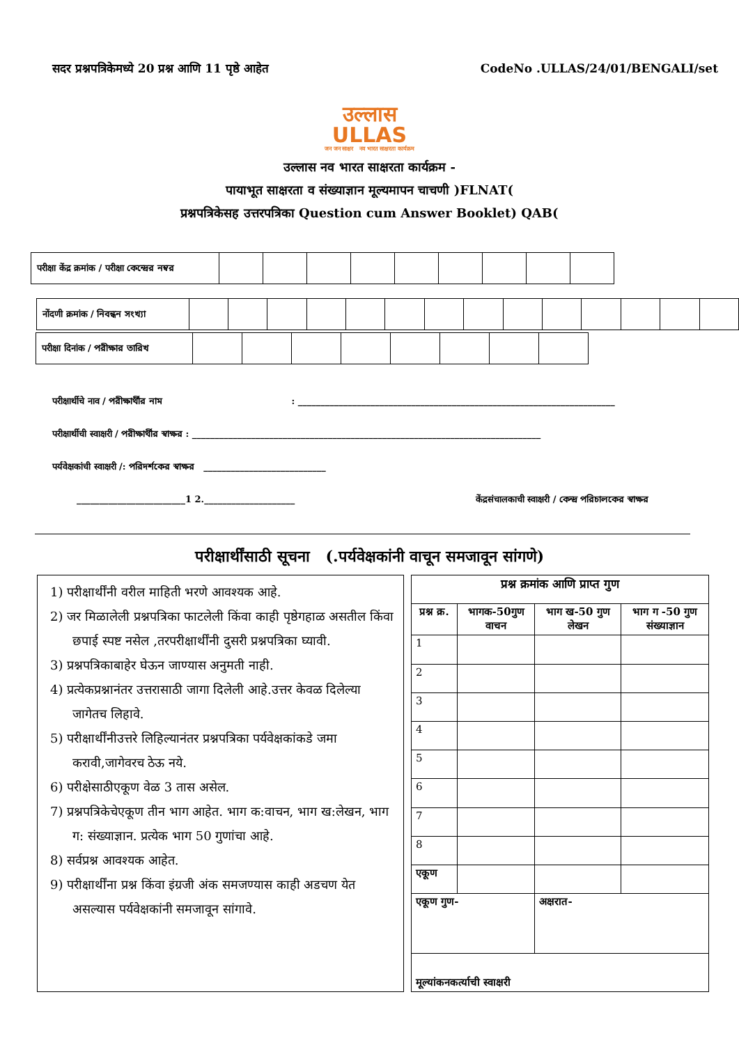सदर प्रश्नपत्रिकेमध्ये 20 प्रश्न आणि 11 पृष्ठे आहेत CodeNo .ULLAS/24/01/BENGALI/set
उल्लास
ULLAS
जन जन साक्षर नव भारत साक्षरता कार्यक्रम
उल्लास नव भारत साक्षरता कार्यक्रम -
पायाभूत साक्षरता व संख्याज्ञान मूल्यमापन चाचणी )FLNAT(
प्रश्नपत्रिकेसह उत्तरपत्रिका Question cum Answer Booklet) QAB(
| परीक्षा केंद्र क्रमांक / परीक्षा কেন্দ্রের নম্বর | | | | | | | | | |
| नोंदणी क्रमांक / নিবন্ধন সংখ্যা | | | | | | | | | | | | | | |
| परीक्षा दिनांक / পরীক্ষার তারিখ | | | | | | | | |
परीक्षार्थीचे नाव / পরীক্ষার্থীর নাম : ______________________________________________________________________
परीक्षार्थीची स्वाक्षरी / পরীক্ষার্থীর স্বাক্ষর : _____________________________________________________________________________
पर्यवेक्षकांची स्वाक्षरी /: পরিদর্শকের স্বাক্ষর ___________________________
________________________1 2.____________________ केंद्रसंचालकाची स्वाक्षरी / কেন্দ্র পরিচালকের স্বাক্ষর
परीक्षार्थींसाठी सूचना (.पर्यवेक्षकांनी वाचून समजावून सांगणे)
1) परीक्षार्थींनी वरील माहिती भरणे आवश्यक आहे.
2) जर मिळालेली प्रश्नपत्रिका फाटलेली किंवा काही पृष्ठेगहाळ असतील किंवा छपाई स्पष्ट नसेल ,तरपरीक्षार्थींनी दुसरी प्रश्नपत्रिका घ्यावी.
3) प्रश्नपत्रिकाबाहेर घेऊन जाण्यास अनुमती नाही.
4) प्रत्येकप्रश्नानंतर उत्तरासाठी जागा दिलेली आहे.उत्तर केवळ दिलेल्या जागेतच लिहावे.
5) परीक्षार्थींनीउत्तरे लिहिल्यानंतर प्रश्नपत्रिका पर्यवेक्षकांकडे जमा करावी,जागेवरच ठेऊ नये.
6) परीक्षेसाठीएकूण वेळ 3 तास असेल.
7) प्रश्नपत्रिकेचेएकूण तीन भाग आहेत. भाग क:वाचन, भाग ख:लेखन, भाग ग: संख्याज्ञान. प्रत्येक भाग 50 गुणांचा आहे.
8) सर्वप्रश्न आवश्यक आहेत.
9) परीक्षार्थींना प्रश्न किंवा इंग्रजी अंक समजण्यास काही अडचण येत असल्यास पर्यवेक्षकांनी समजावून सांगावे.
| प्रश्न क्रमांक आणि प्राप्त गुण | | | |
| --- | --- | --- | --- |
| प्रश्न क्र. | भागक-50गुण वाचन | भाग ख-50 गुण लेखन | भाग ग -50 गुण संख्याज्ञान |
| 1 | | | |
| 2 | | | |
| 3 | | | |
| 4 | | | |
| 5 | | | |
| 6 | | | |
| 7 | | | |
| 8 | | | |
| एकूण | | | |
| एकूण गुण- | | अक्षरात- | |
| मूल्यांकनकर्त्याची स्वाक्षरी | | | |